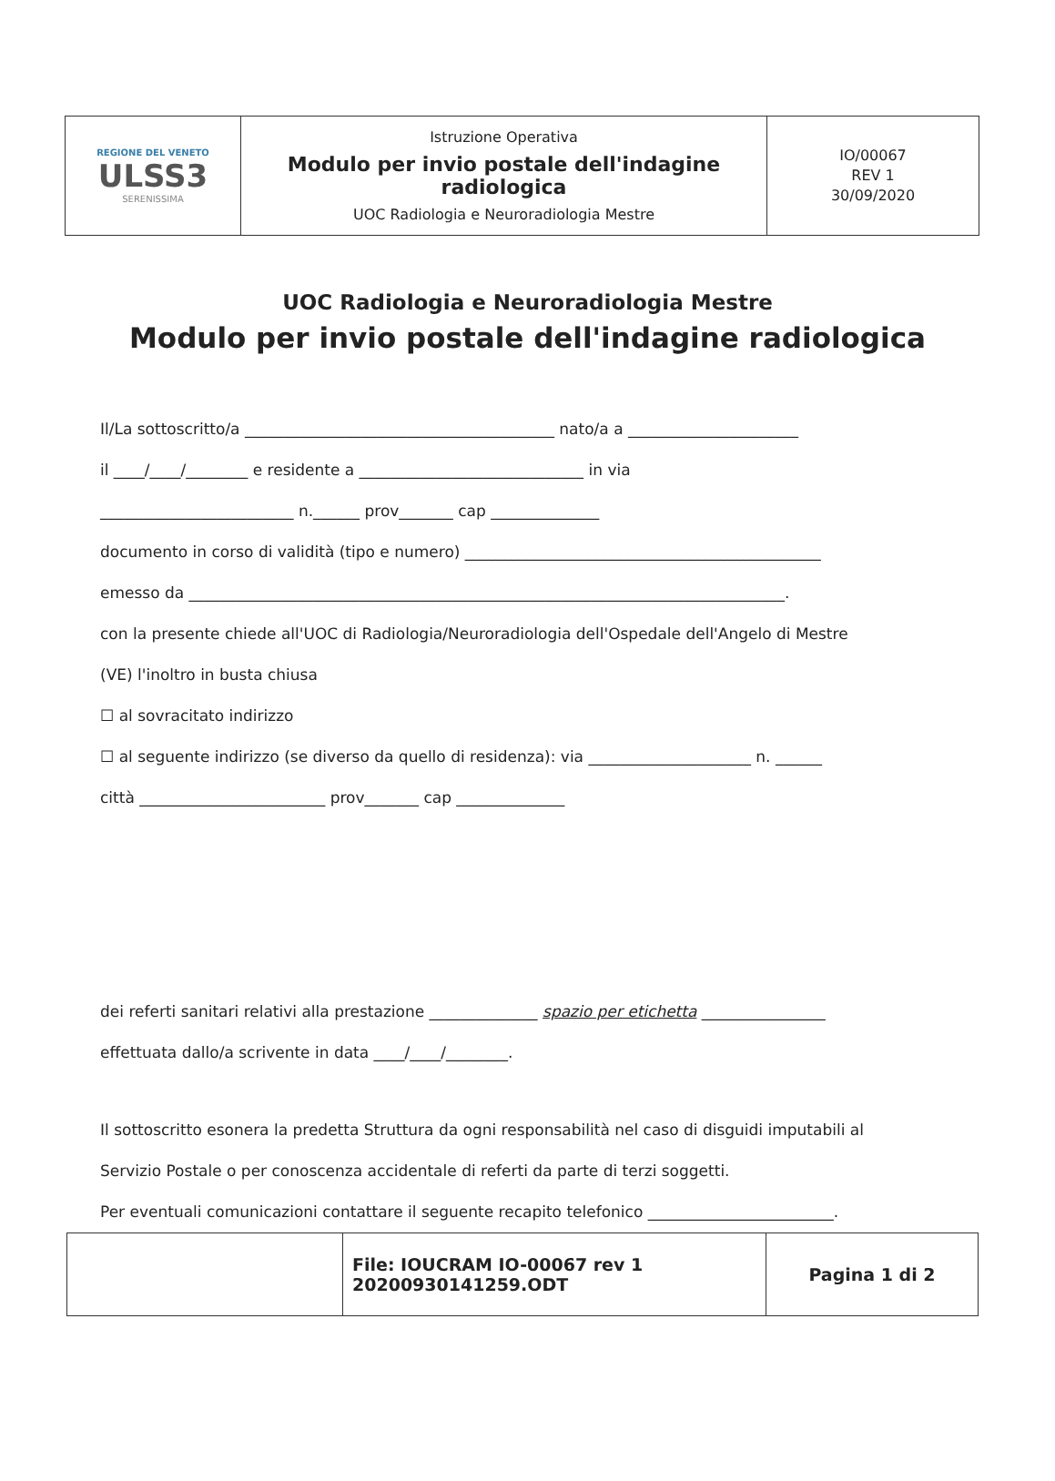| REGIONE DEL VENETO ULSS3 SERENISSIMA | Istruzione Operativa Modulo per invio postale dell'indagine radiologica UOC Radiologia e Neuroradiologia Mestre | IO/00067 REV 1 30/09/2020 |
UOC Radiologia e Neuroradiologia Mestre
Modulo per invio postale dell'indagine radiologica
Il/La sottoscritto/a ________________________________________ nato/a a ______________________
il ____/____/________ e residente a _____________________________ in via
_________________________ n.______ prov_______ cap ______________
documento in corso di validità (tipo e numero) ______________________________________________
emesso da _____________________________________________________________________________.
con la presente chiede all'UOC di Radiologia/Neuroradiologia dell'Ospedale dell'Angelo di Mestre
(VE) l'inoltro in busta chiusa
☐ al sovracitato indirizzo
☐ al seguente indirizzo (se diverso da quello di residenza): via _____________________ n. ______
città ________________________ prov_______ cap ______________
dei referti sanitari relativi alla prestazione ______________ spazio per etichetta ________________
effettuata dallo/a scrivente in data ____/____/________.
Il sottoscritto esonera la predetta Struttura da ogni responsabilità nel caso di disguidi imputabili al
Servizio Postale o per conoscenza accidentale di referti da parte di terzi soggetti.
Per eventuali comunicazioni contattare il seguente recapito telefonico ________________________.
| | File: IOUCRAM IO-00067 rev 1 20200930141259.ODT | Pagina 1 di 2 |